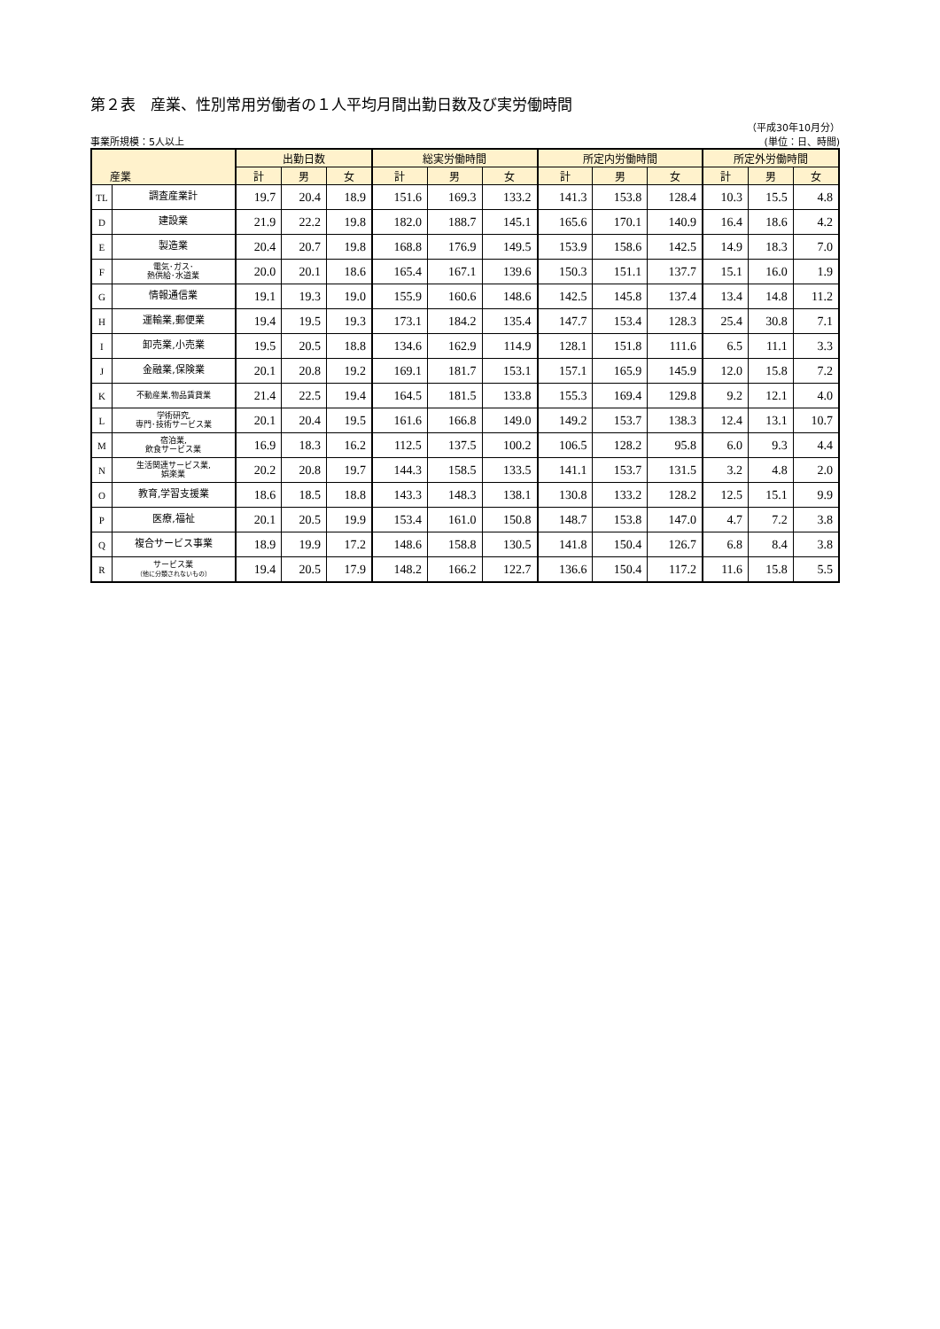第２表　産業、性別常用労働者の１人平均月間出勤日数及び実労働時間
（平成30年10月分）
事業所規模：5人以上 (単位：日、時間)
| 産業 | | 出勤日数 | | | 総実労働時間 | | | 所定内労働時間 | | | 所定外労働時間 | | |
| --- | --- | --- | --- | --- | --- | --- | --- | --- | --- | --- | --- | --- | --- |
| | | 計 | 男 | 女 | 計 | 男 | 女 | 計 | 男 | 女 | 計 | 男 | 女 |
| TL | 調査産業計 | 19.7 | 20.4 | 18.9 | 151.6 | 169.3 | 133.2 | 141.3 | 153.8 | 128.4 | 10.3 | 15.5 | 4.8 |
| D | 建設業 | 21.9 | 22.2 | 19.8 | 182.0 | 188.7 | 145.1 | 165.6 | 170.1 | 140.9 | 16.4 | 18.6 | 4.2 |
| E | 製造業 | 20.4 | 20.7 | 19.8 | 168.8 | 176.9 | 149.5 | 153.9 | 158.6 | 142.5 | 14.9 | 18.3 | 7.0 |
| F | 電気･ガス･ 熱供給･水道業 | 20.0 | 20.1 | 18.6 | 165.4 | 167.1 | 139.6 | 150.3 | 151.1 | 137.7 | 15.1 | 16.0 | 1.9 |
| G | 情報通信業 | 19.1 | 19.3 | 19.0 | 155.9 | 160.6 | 148.6 | 142.5 | 145.8 | 137.4 | 13.4 | 14.8 | 11.2 |
| H | 運輸業,郵便業 | 19.4 | 19.5 | 19.3 | 173.1 | 184.2 | 135.4 | 147.7 | 153.4 | 128.3 | 25.4 | 30.8 | 7.1 |
| I | 卸売業,小売業 | 19.5 | 20.5 | 18.8 | 134.6 | 162.9 | 114.9 | 128.1 | 151.8 | 111.6 | 6.5 | 11.1 | 3.3 |
| J | 金融業,保険業 | 20.1 | 20.8 | 19.2 | 169.1 | 181.7 | 153.1 | 157.1 | 165.9 | 145.9 | 12.0 | 15.8 | 7.2 |
| K | 不動産業,物品賃貸業 | 21.4 | 22.5 | 19.4 | 164.5 | 181.5 | 133.8 | 155.3 | 169.4 | 129.8 | 9.2 | 12.1 | 4.0 |
| L | 学術研究, 専門･技術サービス業 | 20.1 | 20.4 | 19.5 | 161.6 | 166.8 | 149.0 | 149.2 | 153.7 | 138.3 | 12.4 | 13.1 | 10.7 |
| M | 宿泊業, 飲食サービス業 | 16.9 | 18.3 | 16.2 | 112.5 | 137.5 | 100.2 | 106.5 | 128.2 | 95.8 | 6.0 | 9.3 | 4.4 |
| N | 生活関連サービス業, 娯楽業 | 20.2 | 20.8 | 19.7 | 144.3 | 158.5 | 133.5 | 141.1 | 153.7 | 131.5 | 3.2 | 4.8 | 2.0 |
| O | 教育,学習支援業 | 18.6 | 18.5 | 18.8 | 143.3 | 148.3 | 138.1 | 130.8 | 133.2 | 128.2 | 12.5 | 15.1 | 9.9 |
| P | 医療,福祉 | 20.1 | 20.5 | 19.9 | 153.4 | 161.0 | 150.8 | 148.7 | 153.8 | 147.0 | 4.7 | 7.2 | 3.8 |
| Q | 複合サービス事業 | 18.9 | 19.9 | 17.2 | 148.6 | 158.8 | 130.5 | 141.8 | 150.4 | 126.7 | 6.8 | 8.4 | 3.8 |
| R | サービス業 （他に分類されないもの） | 19.4 | 20.5 | 17.9 | 148.2 | 166.2 | 122.7 | 136.6 | 150.4 | 117.2 | 11.6 | 15.8 | 5.5 |